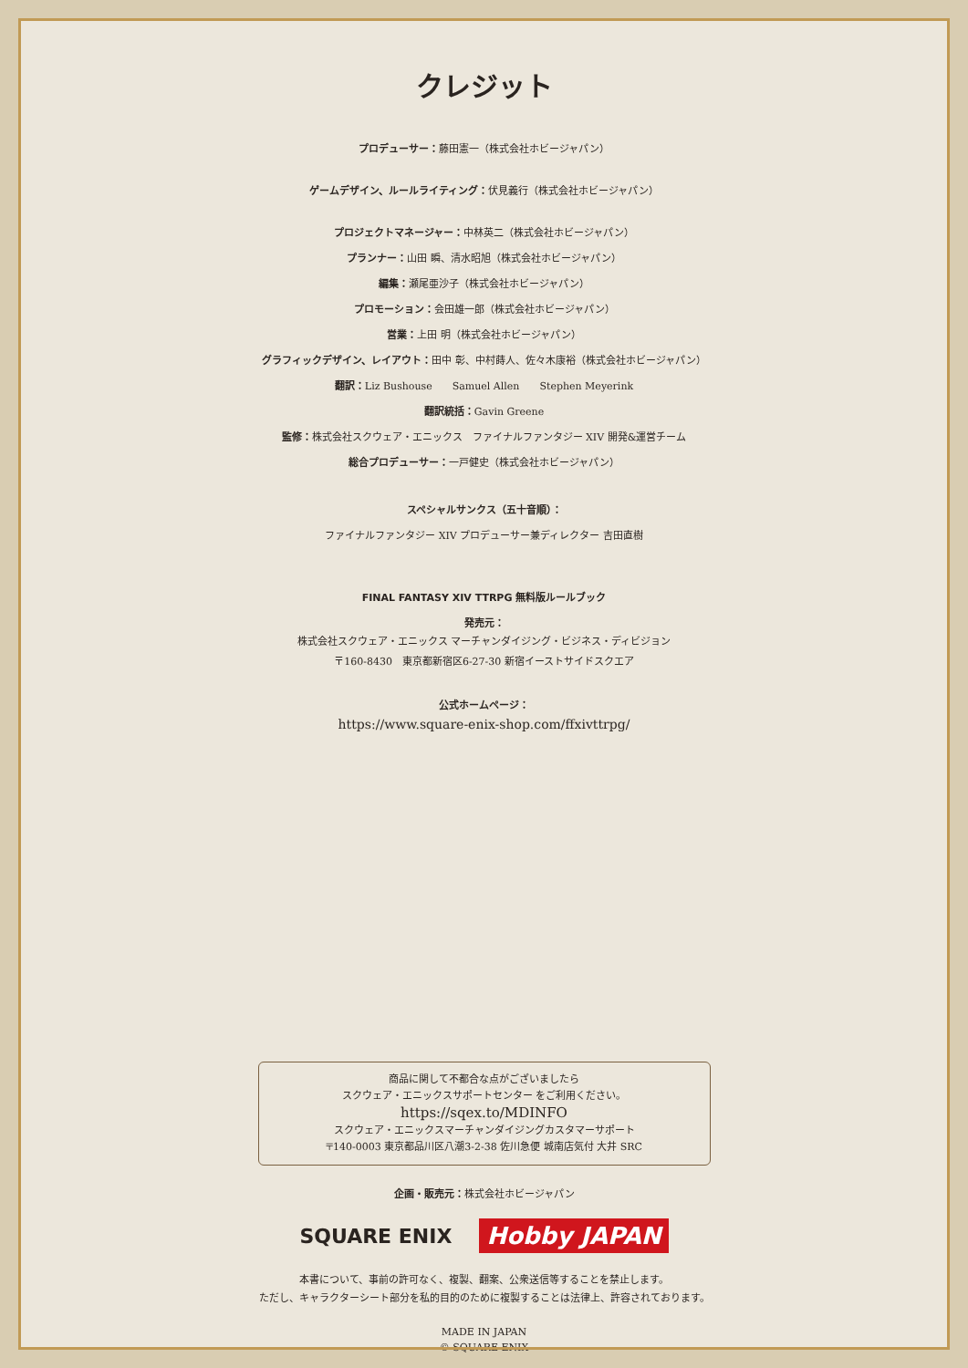クレジット
プロデューサー：藤田憲一（株式会社ホビージャパン）
ゲームデザイン、ルールライティング：伏見義行（株式会社ホビージャパン）
プロジェクトマネージャー：中林英二（株式会社ホビージャパン）
プランナー：山田 瞬、清水昭旭（株式会社ホビージャパン）
編集：瀬尾亜沙子（株式会社ホビージャパン）
プロモーション：会田雄一郎（株式会社ホビージャパン）
営業：上田 明（株式会社ホビージャパン）
グラフィックデザイン、レイアウト：田中 彰、中村蒔人、佐々木康裕（株式会社ホビージャパン）
翻訳：Liz Bushouse　　Samuel Allen　　Stephen Meyerink
翻訳統括：Gavin Greene
監修：株式会社スクウェア・エニックス　ファイナルファンタジー XIV 開発&運営チーム
総合プロデューサー：一戸健史（株式会社ホビージャパン）
スペシャルサンクス（五十音順）：
ファイナルファンタジー XIV プロデューサー兼ディレクター 吉田直樹
FINAL FANTASY XIV TTRPG 無料版ルールブック
発売元：
株式会社スクウェア・エニックス マーチャンダイジング・ビジネス・ディビジョン
〒160-8430　東京都新宿区6-27-30 新宿イーストサイドスクエア
公式ホームページ：
https://www.square-enix-shop.com/ffxivttrpg/
商品に関して不都合な点がございましたら
スクウェア・エニックスサポートセンター をご利用ください。
https://sqex.to/MDINFO
スクウェア・エニックスマーチャンダイジングカスタマーサポート
〒140-0003 東京都品川区八潮3-2-38 佐川急便 城南店気付 大井 SRC
企画・販売元：株式会社ホビージャパン
SQUARE ENIX Hobby JAPAN
本書について、事前の許可なく、複製、翻案、公衆送信等することを禁止します。
ただし、キャラクターシート部分を私的目的のために複製することは法律上、許容されております。
MADE IN JAPAN
© SQUARE ENIX